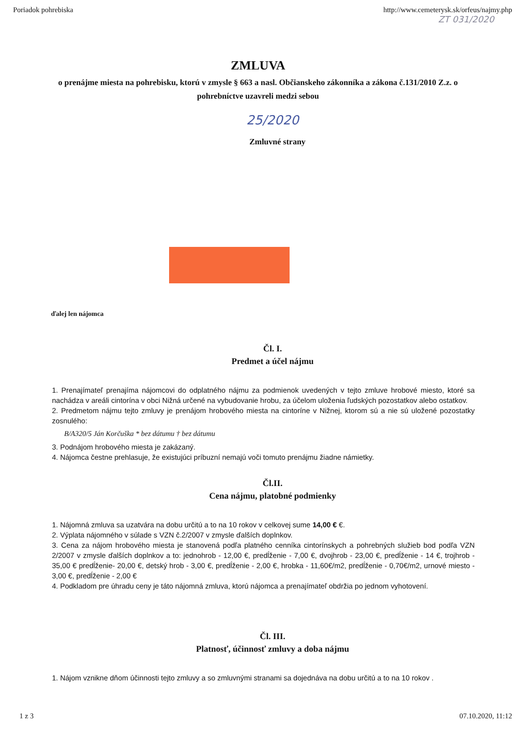Poriadok pohrebiska http://www.cemeterysk.sk/orfeus/najmy.php
ZT 031/2020
ZMLUVA
o prenájme miesta na pohrebisku, ktorú v zmysle § 663 a nasl. Občianskeho zákonníka a zákona č.131/2010 Z.z. o pohrebníctve uzavreli medzi sebou
25/2020
Zmluvné strany
ďalej len nájomca
Čl. I.
Predmet a účel nájmu
1. Prenajímateľ prenajíma nájomcovi do odplatného nájmu za podmienok uvedených v tejto zmluve hrobové miesto, ktoré sa nachádza v areáli cintorína v obci Nižná určené na vybudovanie hrobu, za účelom uloženia ľudských pozostatkov alebo ostatkov.
2. Predmetom nájmu tejto zmluvy je prenájom hrobového miesta na cintoríne v Nižnej, ktorom sú a nie sú uložené pozostatky zosnulého:
B/A320/5 Ján Korčuška * bez dátumu † bez dátumu
3. Podnájom hrobového miesta je zakázaný.
4. Nájomca čestne prehlasuje, že existujúci príbuzní nemajú voči tomuto prenájmu žiadne námietky.
Čl.II.
Cena nájmu, platobné podmienky
1. Nájomná zmluva sa uzatvára na dobu určitú a to na 10 rokov v celkovej sume 14,00 € €.
2. Výplata nájomného v súlade s VZN č.2/2007 v zmysle ďalších doplnkov.
3. Cena za nájom hrobového miesta je stanovená podľa platného cenníka cintorínskych a pohrebných služieb bod podľa VZN 2/2007 v zmysle ďalších doplnkov a to: jednohrob - 12,00 €, predĺženie - 7,00 €, dvojhrob - 23,00 €, predĺženie - 14 €, trojhrob - 35,00 € predĺženie- 20,00 €, detský hrob - 3,00 €, predĺženie - 2,00 €, hrobka - 11,60€/m2, predĺženie - 0,70€/m2, urnové miesto - 3,00 €, predĺženie - 2,00 €
4. Podkladom pre úhradu ceny je táto nájomná zmluva, ktorú nájomca a prenajímateľ obdržia po jednom vyhotovení.
Čl. III.
Platnosť, účinnosť zmluvy a doba nájmu
1. Nájom vznikne dňom účinnosti tejto zmluvy a so zmluvnými stranami sa dojednáva na dobu určitú a to na 10 rokov .
1 z 3 07.10.2020, 11:12